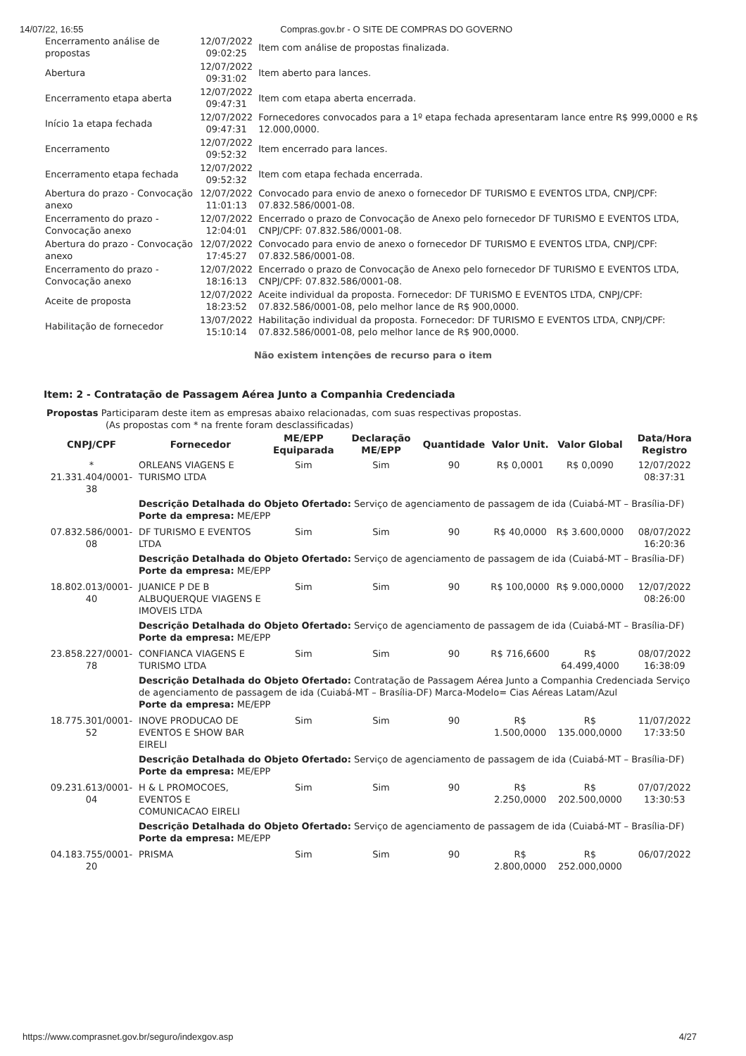14/07/22, 16:55 Compras.gov.br - O SITE DE COMPRAS DO GOVERNO
| Encerramento análise de propostas | 12/07/2022 09:02:25 | Item com análise de propostas finalizada. |
| Abertura | 12/07/2022 09:31:02 | Item aberto para lances. |
| Encerramento etapa aberta | 12/07/2022 09:47:31 | Item com etapa aberta encerrada. |
| Início 1a etapa fechada | 12/07/2022 09:47:31 | Fornecedores convocados para a 1º etapa fechada apresentaram lance entre R$ 999,0000 e R$ 12.000,0000. |
| Encerramento | 12/07/2022 09:52:32 | Item encerrado para lances. |
| Encerramento etapa fechada | 12/07/2022 09:52:32 | Item com etapa fechada encerrada. |
| Abertura do prazo - Convocação anexo | 12/07/2022 11:01:13 | Convocado para envio de anexo o fornecedor DF TURISMO E EVENTOS LTDA, CNPJ/CPF: 07.832.586/0001-08. |
| Encerramento do prazo - Convocação anexo | 12/07/2022 12:04:01 | Encerrado o prazo de Convocação de Anexo pelo fornecedor DF TURISMO E EVENTOS LTDA, CNPJ/CPF: 07.832.586/0001-08. |
| Abertura do prazo - Convocação anexo | 12/07/2022 17:45:27 | Convocado para envio de anexo o fornecedor DF TURISMO E EVENTOS LTDA, CNPJ/CPF: 07.832.586/0001-08. |
| Encerramento do prazo - Convocação anexo | 12/07/2022 18:16:13 | Encerrado o prazo de Convocação de Anexo pelo fornecedor DF TURISMO E EVENTOS LTDA, CNPJ/CPF: 07.832.586/0001-08. |
| Aceite de proposta | 12/07/2022 18:23:52 | Aceite individual da proposta. Fornecedor: DF TURISMO E EVENTOS LTDA, CNPJ/CPF: 07.832.586/0001-08, pelo melhor lance de R$ 900,0000. |
| Habilitação de fornecedor | 13/07/2022 15:10:14 | Habilitação individual da proposta. Fornecedor: DF TURISMO E EVENTOS LTDA, CNPJ/CPF: 07.832.586/0001-08, pelo melhor lance de R$ 900,0000. |
Não existem intenções de recurso para o item
Item: 2 - Contratação de Passagem Aérea Junto a Companhia Credenciada
Propostas Participaram deste item as empresas abaixo relacionadas, com suas respectivas propostas.
(As propostas com * na frente foram desclassificadas)
| CNPJ/CPF | Fornecedor | ME/EPP Equiparada | Declaração ME/EPP | Quantidade | Valor Unit. | Valor Global | Data/Hora Registro |
| --- | --- | --- | --- | --- | --- | --- | --- |
| * 21.331.404/0001-38 | ORLEANS VIAGENS E TURISMO LTDA | Sim | Sim | 90 | R$ 0,0001 | R$ 0,0090 | 12/07/2022 08:37:31 |
| | Descrição Detalhada do Objeto Ofertado: Serviço de agenciamento de passagem de ida (Cuiabá-MT – Brasília-DF) Porte da empresa: ME/EPP | | | | | | |
| 07.832.586/0001-08 | DF TURISMO E EVENTOS LTDA | Sim | Sim | 90 | R$ 40,0000 | R$ 3.600,0000 | 08/07/2022 16:20:36 |
| | Descrição Detalhada do Objeto Ofertado: Serviço de agenciamento de passagem de ida (Cuiabá-MT – Brasília-DF) Porte da empresa: ME/EPP | | | | | | |
| 18.802.013/0001-40 | JUANICE P DE B ALBUQUERQUE VIAGENS E IMOVEIS LTDA | Sim | Sim | 90 | R$ 100,0000 | R$ 9.000,0000 | 12/07/2022 08:26:00 |
| | Descrição Detalhada do Objeto Ofertado: Serviço de agenciamento de passagem de ida (Cuiabá-MT – Brasília-DF) Porte da empresa: ME/EPP | | | | | | |
| 23.858.227/0001-78 | CONFIANCA VIAGENS E TURISMO LTDA | Sim | Sim | 90 | R$ 716,6600 | R$ 64.499,4000 | 08/07/2022 16:38:09 |
| | Descrição Detalhada do Objeto Ofertado: Contratação de Passagem Aérea Junto a Companhia Credenciada Serviço de agenciamento de passagem de ida (Cuiabá-MT – Brasília-DF) Marca-Modelo= Cias Aéreas Latam/Azul Porte da empresa: ME/EPP | | | | | | |
| 18.775.301/0001-52 | INOVE PRODUCAO DE EVENTOS E SHOW BAR EIRELI | Sim | Sim | 90 | R$ 1.500,0000 | R$ 135.000,0000 | 11/07/2022 17:33:50 |
| | Descrição Detalhada do Objeto Ofertado: Serviço de agenciamento de passagem de ida (Cuiabá-MT – Brasília-DF) Porte da empresa: ME/EPP | | | | | | |
| 09.231.613/0001-04 | H & L PROMOCOES, EVENTOS E COMUNICACAO EIRELI | Sim | Sim | 90 | R$ 2.250,0000 | R$ 202.500,0000 | 07/07/2022 13:30:53 |
| | Descrição Detalhada do Objeto Ofertado: Serviço de agenciamento de passagem de ida (Cuiabá-MT – Brasília-DF) Porte da empresa: ME/EPP | | | | | | |
| 04.183.755/0001-20 | PRISMA | Sim | Sim | 90 | R$ 2.800,0000 | R$ 252.000,0000 | 06/07/2022 |
https://www.comprasnet.gov.br/seguro/indexgov.asp 4/27